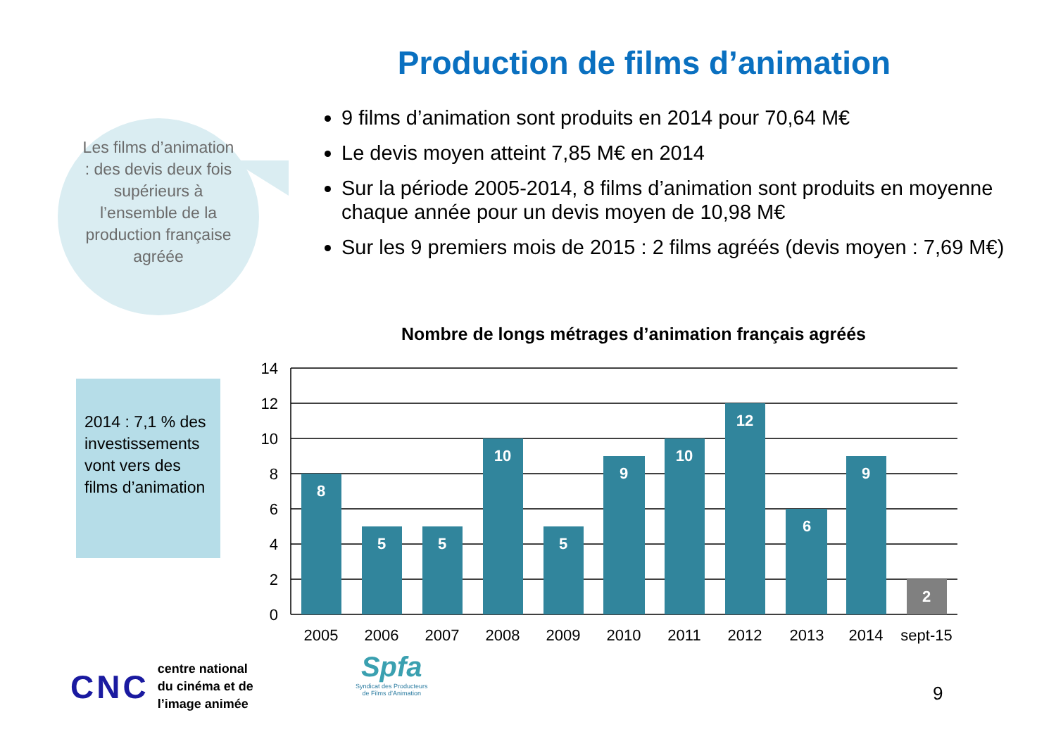Production de films d’animation
Les films d’animation : des devis deux fois supérieurs à l’ensemble de la production française agréée
9 films d’animation sont produits en 2014 pour 70,64 M€
Le devis moyen atteint 7,85 M€ en 2014
Sur la période 2005-2014, 8 films d’animation sont produits en moyenne chaque année pour un devis moyen de 10,98 M€
Sur les 9 premiers mois de 2015 : 2 films agréés (devis moyen : 7,69 M€)
2014 : 7,1 % des investissements vont vers des films d’animation
Nombre de longs métrages d’animation français agréés
14
12
10
8
6
4
2
0
8
5
5
10
5
9
10
12
6
9
2
2005
2006
2007
2008
2009
2010
2011
2012
2013
2014
sept-15
CNC
centre national
du cinéma et de
l’image animée
Spfa
Syndicat des Producteurs
de Films d’Animation
9